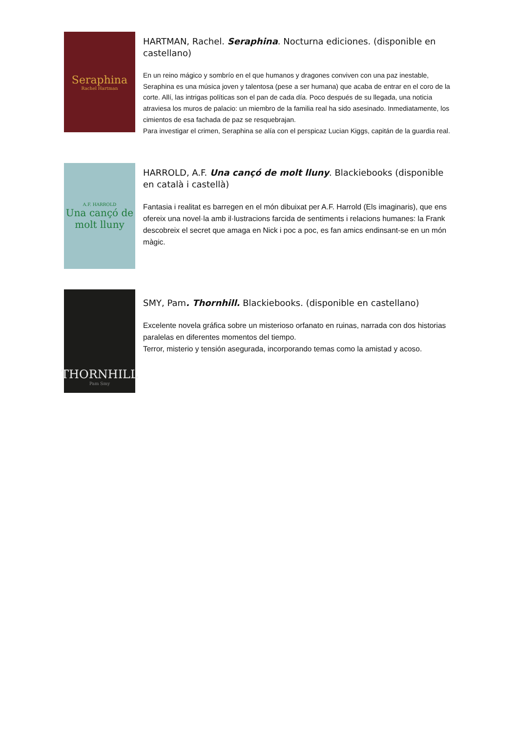Seraphina
Rachel Hartman
HARTMAN, Rachel. Seraphina. Nocturna ediciones. (disponible en castellano)
En un reino mágico y sombrío en el que humanos y dragones conviven con una paz inestable, Seraphina es una música joven y talentosa (pese a ser humana) que acaba de entrar en el coro de la corte. Allí, las intrigas políticas son el pan de cada día. Poco después de su llegada, una noticia atraviesa los muros de palacio: un miembro de la familia real ha sido asesinado. Inmediatamente, los cimientos de esa fachada de paz se resquebrajan.
Para investigar el crimen, Seraphina se alía con el perspicaz Lucian Kiggs, capitán de la guardia real.
A.F. HARROLD
Una cançó de molt lluny
HARROLD, A.F. Una cançó de molt lluny. Blackiebooks (disponible en català i castellà)
Fantasia i realitat es barregen en el món dibuixat per A.F. Harrold (Els imaginaris), que ens ofereix una novel·la amb il·lustracions farcida de sentiments i relacions humanes: la Frank descobreix el secret que amaga en Nick i poc a poc, es fan amics endinsant-se en un món màgic.
THORNHILL
Pam Smy
SMY, Pam. Thornhill. Blackiebooks. (disponible en castellano)
Excelente novela gráfica sobre un misterioso orfanato en ruinas, narrada con dos historias paralelas en diferentes momentos del tiempo.
Terror, misterio y tensión asegurada, incorporando temas como la amistad y acoso.